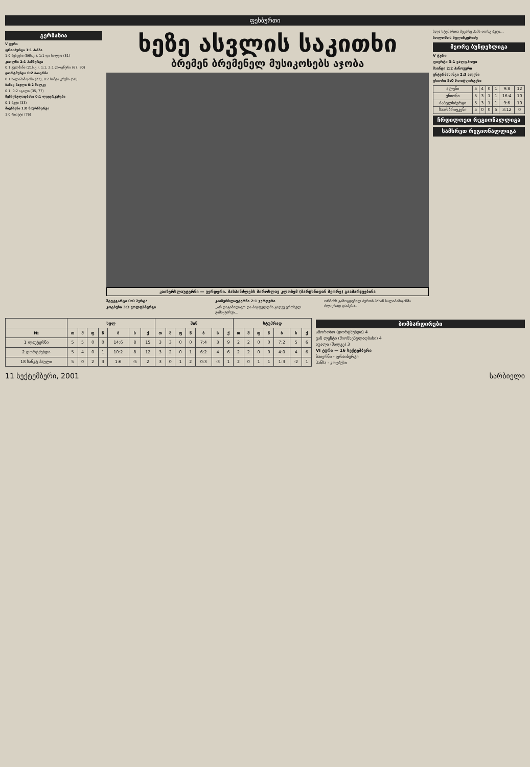ფეხბურთი
გერმანია
V ტური
ფრაიბურგი 1:1 ჰანზა
1:0 ბენკენი (56ს.კ.), 1:1 დი სალვო (81)
კიოლნი 2:1 ჰამბურგი
0:1 კულმანი (21ს.კ.), 1:1, 2:1 ლოტნერი (67, 90)
დორტმუნდი 0:2 ბაიერნი
0:1 სალიჰამიჯიჩი (22), 0:2 სანტა კრუზი (58)
ბანაკ ჰაული 0:2 შალკე
0:1, 0:2 აგალი (35, 77)
მენხენგლადბახი 0:1 ლევერკუზენი
0:1 ბუტი (33)
მიუნხენი 1:0 ნიურნბერგი
1:0 რისეტი (76)
ხეზე ასვლის საკითხი
ბრემენ ბრემენელ მუსიკოსებს აჯობა
კაიზერსლაუტერნი — ვერდერი. მასპინძლებს მიროსლავ კლოზემ (მარცხნიდან მეორე) გაამარჯვებინა
შტუტგარტი 0:0 ჰერტა
კოტბუსი 3:3 ვოლფსბურგი
კაიზერსლაუტერნი 2:1 ვერდერი
„არ დაგიმალავთ და პიცფელდმა კიდევ ერთხელ გამაკვირვა...
ორნისს გამოგდებულ ბურთს ჰასან სალიჰამიჯიჩმა ძლიერად დაჰკრა...
ბლა სტუმართა მეკარე ჰანს იორგ ბუტი...
სოლომონ ბულისკერიძე
მეორე ბუნდესლიგა
V ტური
ფიურტი 3:1 ვალდჰოფი
მაინცი 2:2 ჰანოვერი
უნტერჰახინგი 2:3 ალენი
უნიონი 5:0 როიტლინგენი
| ალენი | 5 | 4 | 0 | 1 | 9:8 | 12 |
| უნიონი | 5 | 3 | 1 | 1 | 16:4 | 10 |
| ბაბელსბერგი | 5 | 3 | 1 | 1 | 9:6 | 10 |
| ზაარბრიუკენი | 5 | 0 | 0 | 5 | 3:12 | 0 |
ჩრდილოეთ რეგიონალლიგა
სამხრეთ რეგიონალლიგა
| | სულ | | | | | | | შინ | | | | | | | სტუმრად | | | | | | |
| --- | --- | --- | --- | --- | --- | --- | --- | --- | --- | --- | --- | --- | --- | --- | --- | --- | --- | --- | --- | --- | --- |
| № | თ | მ | ფ | წ | ბ | ს | ქ | თ | მ | ფ | წ | ბ | ს | ქ | თ | მ | ფ | წ | ბ | ს | ქ |
| 1 ლაუტერნი | 5 | 5 | 0 | 0 | 14:6 | 8 | 15 | 3 | 3 | 0 | 0 | 7:4 | 3 | 9 | 2 | 2 | 0 | 0 | 7:2 | 5 | 6 |
| 2 დორტმუნდი | 5 | 4 | 0 | 1 | 10:2 | 8 | 12 | 3 | 2 | 0 | 1 | 6:2 | 4 | 6 | 2 | 2 | 0 | 0 | 4:0 | 4 | 6 |
| 18 ზანკტ პაული | 5 | 0 | 2 | 3 | 1:6 | -5 | 2 | 3 | 0 | 1 | 2 | 0:3 | -3 | 1 | 2 | 0 | 1 | 1 | 1:3 | -2 | 1 |
ბომბარდირები
ამოროზო (დორტმუნდი) 4
ვან ლენტი (მიონხენგლადბახი) 4
აგალი (შალკე) 3
VI ტური — 16 სექტემბერი
ბაიერნი - ფრაიბურგი
ჰანზა - კოტბუსი
11 სექტემბერი, 2001 სარბიელი